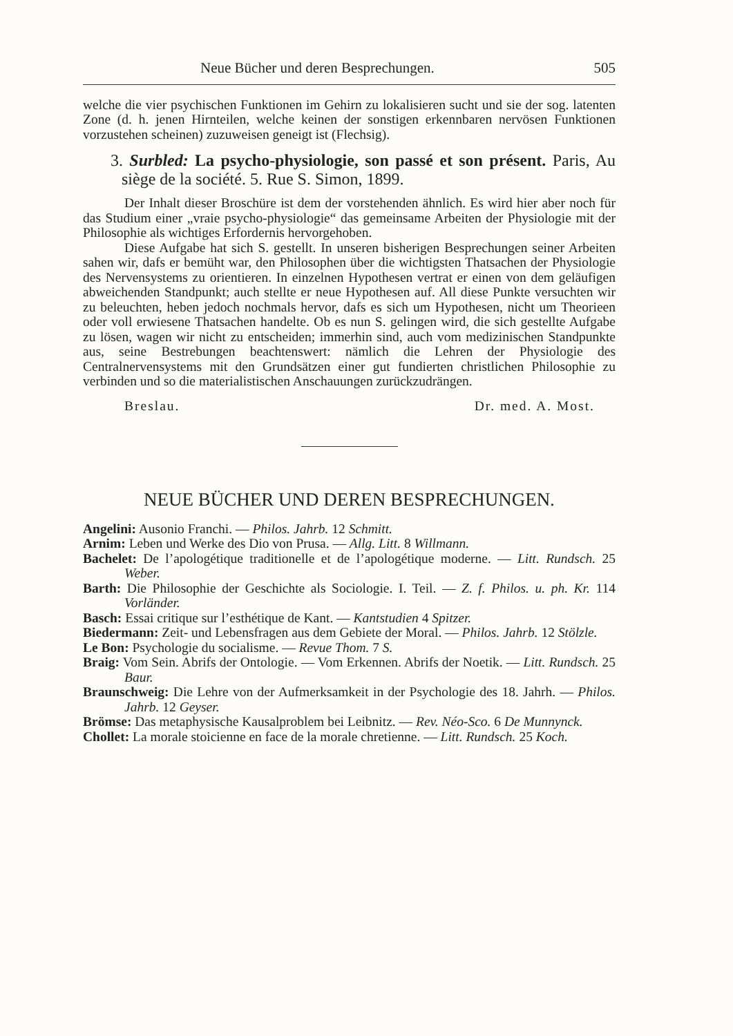Neue Bücher und deren Besprechungen. 505
welche die vier psychischen Funktionen im Gehirn zu lokalisieren sucht und sie der sog. latenten Zone (d. h. jenen Hirnteilen, welche keinen der sonstigen erkennbaren nervösen Funktionen vorzustehen scheinen) zuzuweisen geneigt ist (Flechsig).
3. Surbled: La psycho-physiologie, son passé et son présent. Paris, Au siège de la société. 5. Rue S. Simon, 1899.
Der Inhalt dieser Broschüre ist dem der vorstehenden ähnlich. Es wird hier aber noch für das Studium einer „vraie psycho-physiologie“ das gemeinsame Arbeiten der Physiologie mit der Philosophie als wichtiges Erfordernis hervorgehoben.
Diese Aufgabe hat sich S. gestellt. In unseren bisherigen Besprechungen seiner Arbeiten sahen wir, dafs er bemüht war, den Philosophen über die wichtigsten Thatsachen der Physiologie des Nervensystems zu orientieren. In einzelnen Hypothesen vertrat er einen von dem geläufigen abweichenden Standpunkt; auch stellte er neue Hypothesen auf. All diese Punkte versuchten wir zu beleuchten, heben jedoch nochmals hervor, dafs es sich um Hypothesen, nicht um Theorieen oder voll erwiesene Thatsachen handelte. Ob es nun S. gelingen wird, die sich gestellte Aufgabe zu lösen, wagen wir nicht zu entscheiden; immerhin sind, auch vom medizinischen Standpunkte aus, seine Bestrebungen beachtenswert: nämlich die Lehren der Physiologie des Centralnervensystems mit den Grundsätzen einer gut fundierten christlichen Philosophie zu verbinden und so die materialistischen Anschauungen zurückzudrängen.
Breslau. Dr. med. A. Most.
NEUE BÜCHER UND DEREN BESPRECHUNGEN.
Angelini: Ausonio Franchi. — Philos. Jahrb. 12 Schmitt.
Arnim: Leben und Werke des Dio von Prusa. — Allg. Litt. 8 Willmann.
Bachelet: De l’apologétique traditionelle et de l’apologétique moderne. — Litt. Rundsch. 25 Weber.
Barth: Die Philosophie der Geschichte als Sociologie. I. Teil. — Z. f. Philos. u. ph. Kr. 114 Vorländer.
Basch: Essai critique sur l’esthétique de Kant. — Kantstudien 4 Spitzer.
Biedermann: Zeit- und Lebensfragen aus dem Gebiete der Moral. — Philos. Jahrb. 12 Stölzle.
Le Bon: Psychologie du socialisme. — Revue Thom. 7 S.
Braig: Vom Sein. Abrifs der Ontologie. — Vom Erkennen. Abrifs der Noetik. — Litt. Rundsch. 25 Baur.
Braunschweig: Die Lehre von der Aufmerksamkeit in der Psychologie des 18. Jahrh. — Philos. Jahrb. 12 Geyser.
Brömse: Das metaphysische Kausalproblem bei Leibnitz. — Rev. Néo-Sco. 6 De Munnynck.
Chollet: La morale stoicienne en face de la morale chretienne. — Litt. Rundsch. 25 Koch.